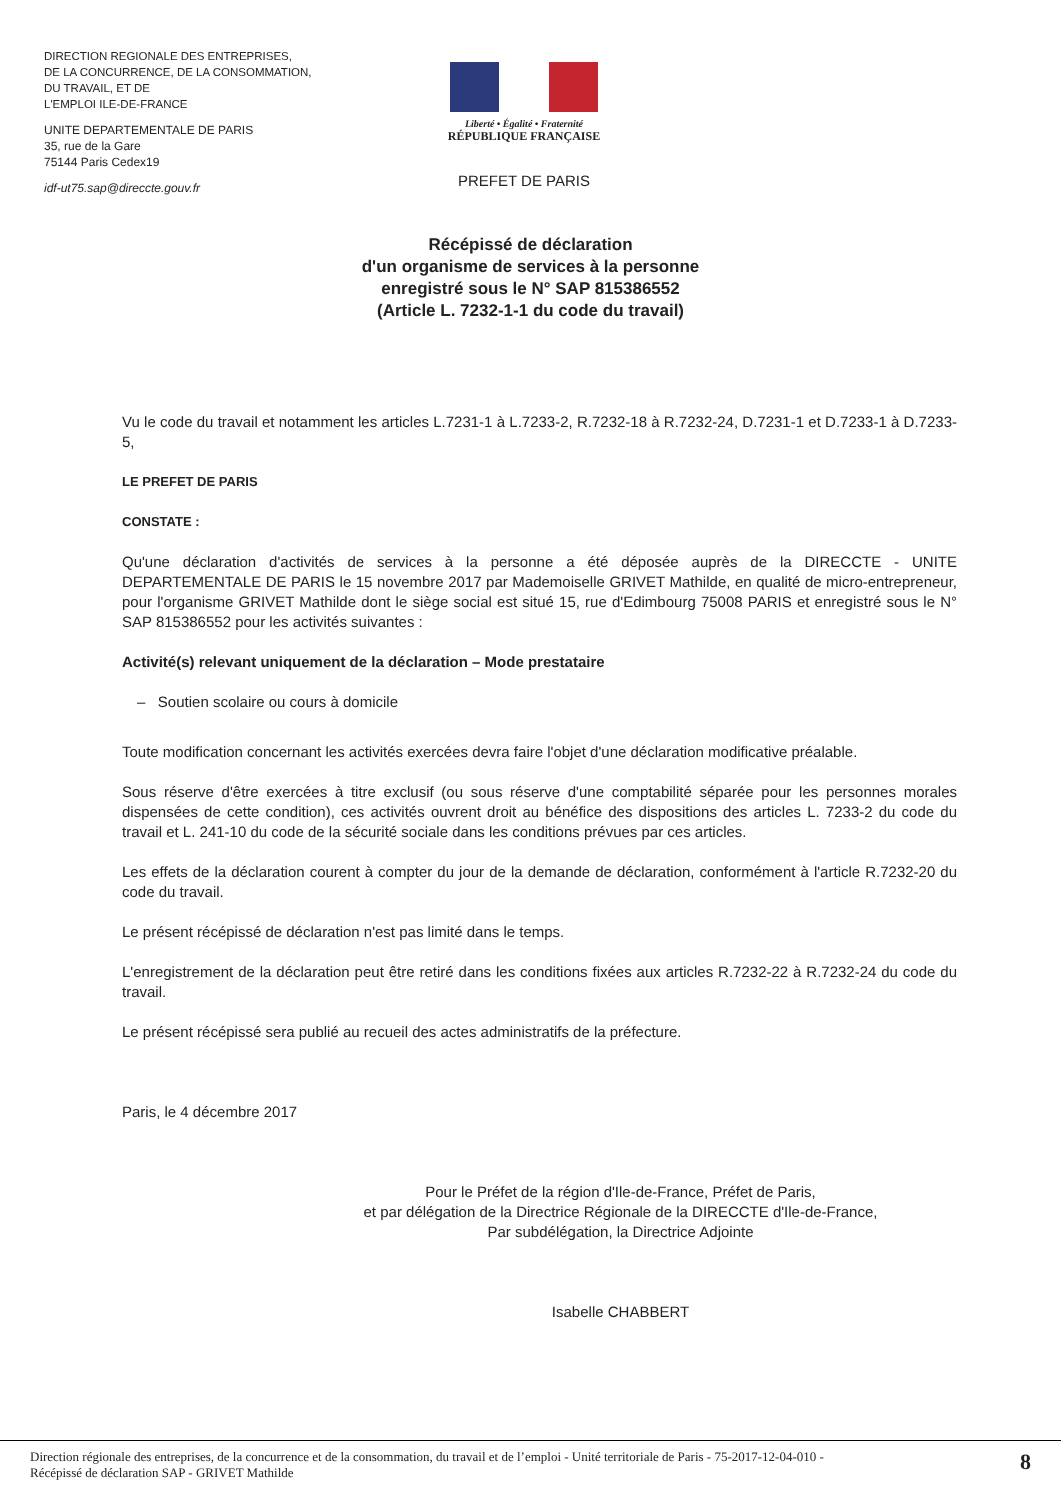DIRECTION REGIONALE DES ENTREPRISES,
DE LA CONCURRENCE, DE LA CONSOMMATION,
DU TRAVAIL, ET DE
L'EMPLOI ILE-DE-FRANCE
UNITE DEPARTEMENTALE DE PARIS
35, rue de la Gare
75144 Paris Cedex19
idf-ut75.sap@direccte.gouv.fr
Liberté • Égalité • Fraternité
RÉPUBLIQUE FRANÇAISE
PREFET DE PARIS
Récépissé de déclaration
d'un organisme de services à la personne
enregistré sous le N° SAP 815386552
(Article L. 7232-1-1 du code du travail)
Vu le code du travail et notamment les articles L.7231-1 à L.7233-2, R.7232-18 à R.7232-24, D.7231-1 et D.7233-1 à D.7233-5,
LE PREFET DE PARIS
CONSTATE :
Qu'une déclaration d'activités de services à la personne a été déposée auprès de la DIRECCTE - UNITE DEPARTEMENTALE DE PARIS le 15 novembre 2017 par Mademoiselle GRIVET Mathilde, en qualité de micro-entrepreneur, pour l'organisme GRIVET Mathilde dont le siège social est situé 15, rue d'Edimbourg 75008 PARIS et enregistré sous le N° SAP 815386552 pour les activités suivantes :
Activité(s) relevant uniquement de la déclaration – Mode prestataire
– Soutien scolaire ou cours à domicile
Toute modification concernant les activités exercées devra faire l'objet d'une déclaration modificative préalable.
Sous réserve d'être exercées à titre exclusif (ou sous réserve d'une comptabilité séparée pour les personnes morales dispensées de cette condition), ces activités ouvrent droit au bénéfice des dispositions des articles L. 7233-2 du code du travail et L. 241-10 du code de la sécurité sociale dans les conditions prévues par ces articles.
Les effets de la déclaration courent à compter du jour de la demande de déclaration, conformément à l'article R.7232-20 du code du travail.
Le présent récépissé de déclaration n'est pas limité dans le temps.
L'enregistrement de la déclaration peut être retiré dans les conditions fixées aux articles R.7232-22 à R.7232-24 du code du travail.
Le présent récépissé sera publié au recueil des actes administratifs de la préfecture.
Paris, le 4 décembre 2017
Pour le Préfet de la région d'Ile-de-France, Préfet de Paris,
et par délégation de la Directrice Régionale de la DIRECCTE d'Ile-de-France,
Par subdélégation, la Directrice Adjointe
Isabelle CHABBERT
Direction régionale des entreprises, de la concurrence et de la consommation, du travail et de l’emploi - Unité territoriale de Paris - 75-2017-12-04-010 -
Récépissé de déclaration SAP - GRIVET Mathilde
8